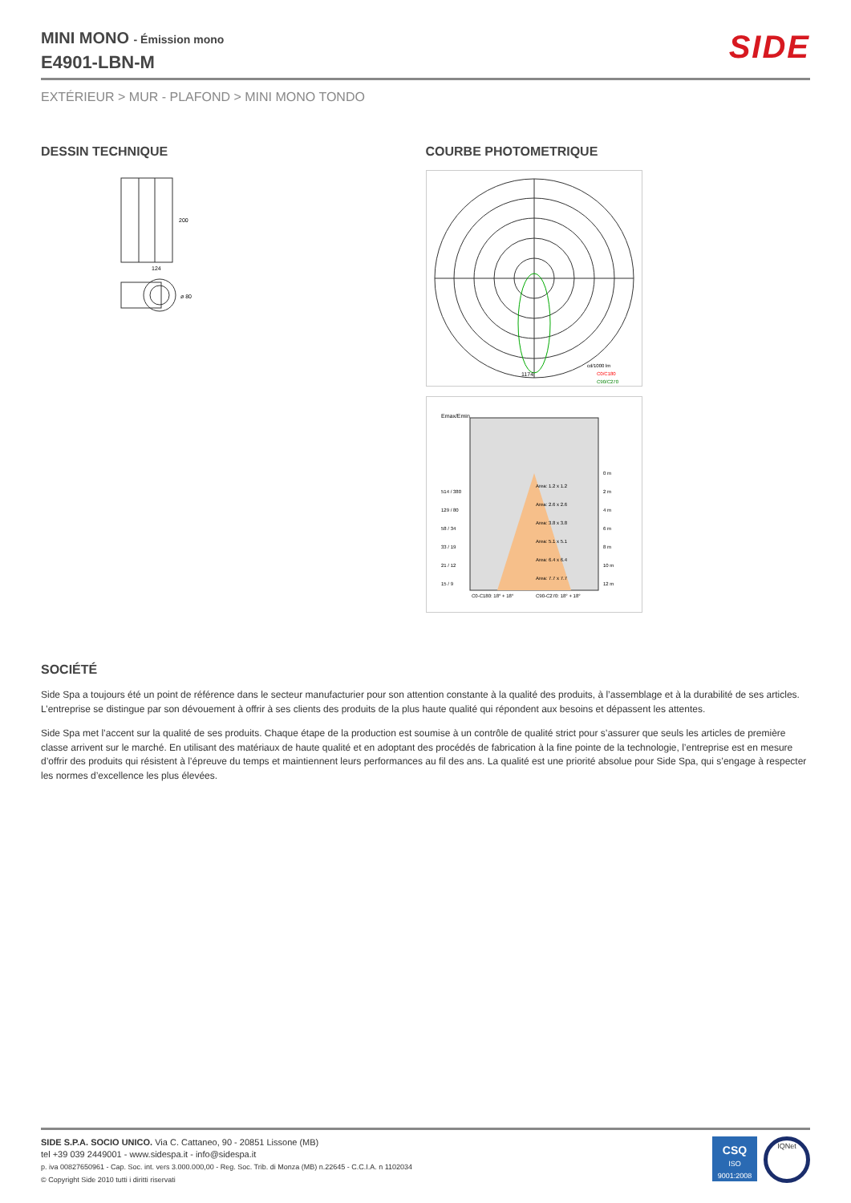MINI MONO - Émission mono
E4901-LBN-M
SIDE
EXTÉRIEUR > MUR - PLAFOND > MINI MONO TONDO
DESSIN TECHNIQUE
124
200
ø 80
COURBE PHOTOMETRIQUE
cd/1000 lm
C0/C180
C90/C270
1174
Emax/Emin
514 / 380
129 / 80
58 / 34
33 / 19
21 / 12
15 / 9
Area: 1.2 x 1.2
Area: 2.6 x 2.6
Area: 3.8 x 3.8
Area: 5.1 x 5.1
Area: 6.4 x 6.4
Area: 7.7 x 7.7
0 m
2 m
4 m
6 m
8 m
10 m
12 m
C0-C180: 18° + 18°
C90-C270: 18° + 18°
SOCIÉTÉ
Side Spa a toujours été un point de référence dans le secteur manufacturier pour son attention constante à la qualité des produits, à l’assemblage et à la durabilité de ses articles. L’entreprise se distingue par son dévouement à offrir à ses clients des produits de la plus haute qualité qui répondent aux besoins et dépassent les attentes.
Side Spa met l’accent sur la qualité de ses produits. Chaque étape de la production est soumise à un contrôle de qualité strict pour s’assurer que seuls les articles de première classe arrivent sur le marché. En utilisant des matériaux de haute qualité et en adoptant des procédés de fabrication à la fine pointe de la technologie, l’entreprise est en mesure d’offrir des produits qui résistent à l’épreuve du temps et maintiennent leurs performances au fil des ans. La qualité est une priorité absolue pour Side Spa, qui s’engage à respecter les normes d’excellence les plus élevées.
SIDE S.P.A. SOCIO UNICO. Via C. Cattaneo, 90 - 20851 Lissone (MB)
tel +39 039 2449001 - www.sidespa.it - info@sidespa.it
p. iva 00827650961 - Cap. Soc. int. vers 3.000.000,00 - Reg. Soc. Trib. di Monza (MB) n.22645 - C.C.I.A. n 1102034
© Copyright Side 2010 tutti i diritti riservati
CSQ
ISO
9001:2008
IQNet